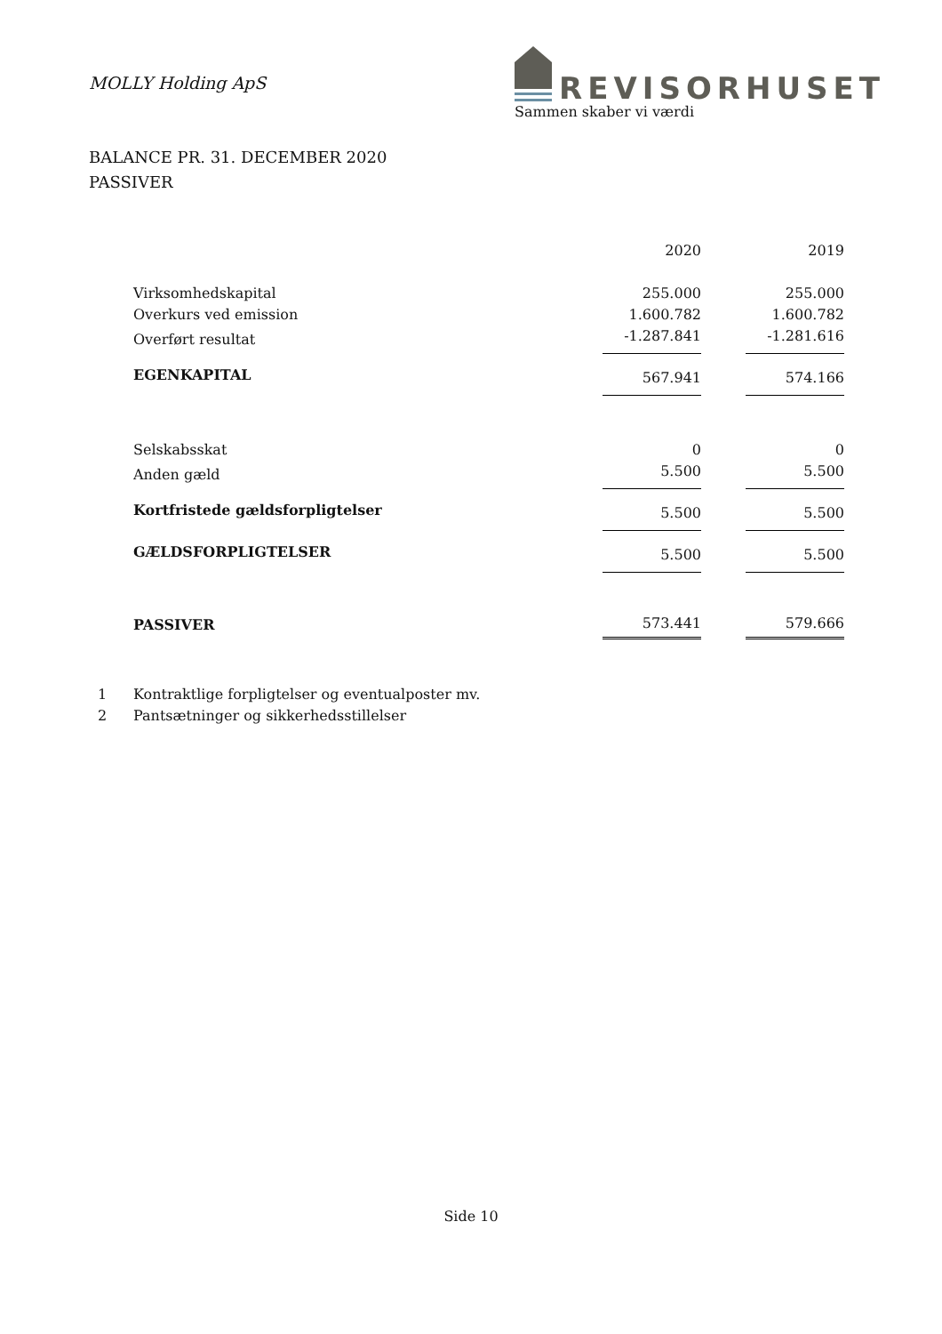MOLLY Holding ApS
REVISORHUSET
Sammen skaber vi værdi
BALANCE PR. 31. DECEMBER 2020
PASSIVER
| | 2020 | | 2019 |
| Virksomhedskapital | 255.000 | | 255.000 |
| Overkurs ved emission | 1.600.782 | | 1.600.782 |
| Overført resultat | -1.287.841 | | -1.281.616 |
| EGENKAPITAL | 567.941 | | 574.166 |
| Selskabsskat | 0 | | 0 |
| Anden gæld | 5.500 | | 5.500 |
| Kortfristede gældsforpligtelser | 5.500 | | 5.500 |
| GÆLDSFORPLIGTELSER | 5.500 | | 5.500 |
| PASSIVER | 573.441 | | 579.666 |
1 Kontraktlige forpligtelser og eventualposter mv.
2 Pantsætninger og sikkerhedsstillelser
Side 10